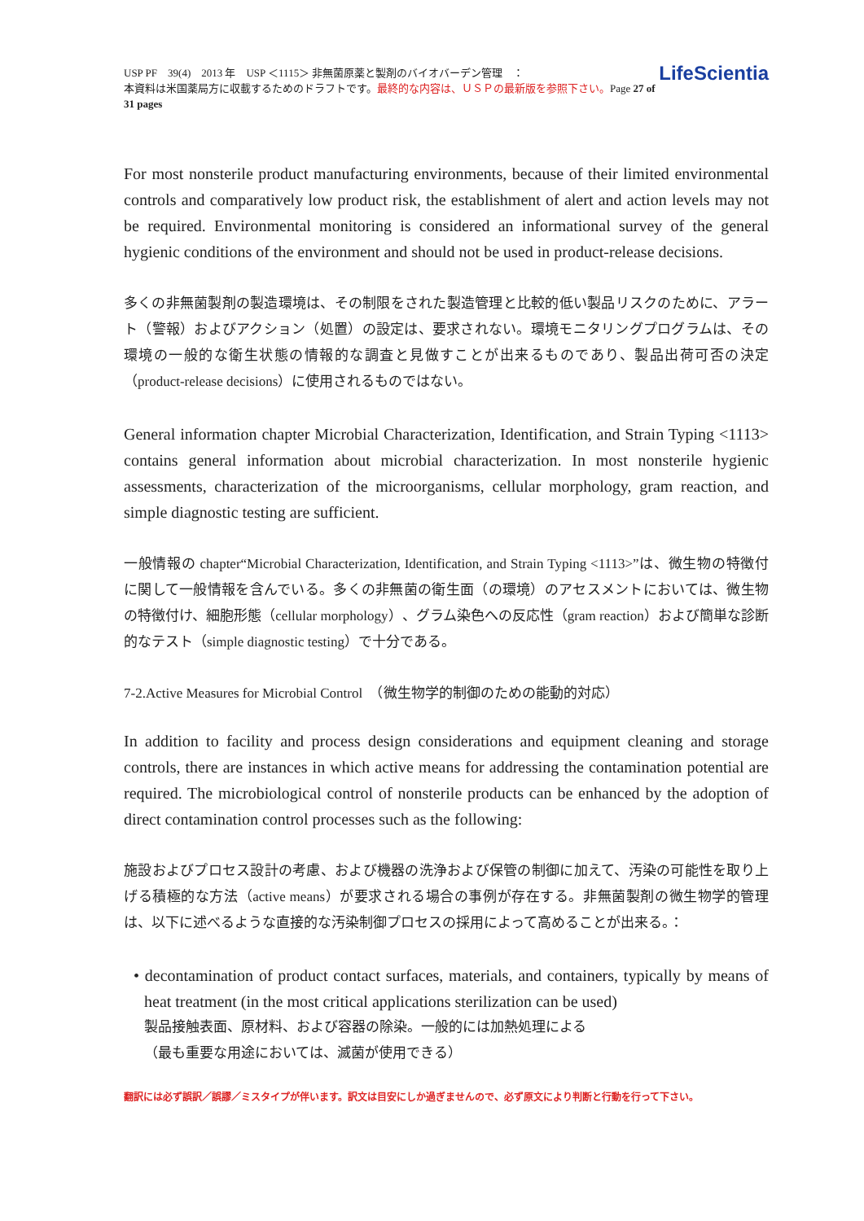USP PF　39(4)　2013 年　USP ＜1115＞ 非無菌原薬と製剤のバイオバーデン管理　：
本資料は米国薬局方に収載するためのドラフトです。最終的な内容は、ＵＳＰの最新版を参照下さい。Page 27 of 31 pages
LifeScientia
For most nonsterile product manufacturing environments, because of their limited environmental controls and comparatively low product risk, the establishment of alert and action levels may not be required. Environmental monitoring is considered an informational survey of the general hygienic conditions of the environment and should not be used in product-release decisions.
多くの非無菌製剤の製造環境は、その制限をされた製造管理と比較的低い製品リスクのために、アラート（警報）およびアクション（処置）の設定は、要求されない。環境モニタリングプログラムは、その環境の一般的な衛生状態の情報的な調査と見做すことが出来るものであり、製品出荷可否の決定（product-release decisions）に使用されるものではない。
General information chapter Microbial Characterization, Identification, and Strain Typing <1113> contains general information about microbial characterization. In most nonsterile hygienic assessments, characterization of the microorganisms, cellular morphology, gram reaction, and simple diagnostic testing are sufficient.
一般情報の chapter“Microbial Characterization, Identification, and Strain Typing <1113>”は、微生物の特徴付に関して一般情報を含んでいる。多くの非無菌の衛生面（の環境）のアセスメントにおいては、微生物の特徴付け、細胞形態（cellular morphology）、グラム染色への反応性（gram reaction）および簡単な診断的なテスト（simple diagnostic testing）で十分である。
7-2.Active Measures for Microbial Control　（微生物学的制御のための能動的対応）
In addition to facility and process design considerations and equipment cleaning and storage controls, there are instances in which active means for addressing the contamination potential are required. The microbiological control of nonsterile products can be enhanced by the adoption of direct contamination control processes such as the following:
施設およびプロセス設計の考慮、および機器の洗浄および保管の制御に加えて、汚染の可能性を取り上げる積極的な方法（active means）が要求される場合の事例が存在する。非無菌製剤の微生物学的管理は、以下に述べるような直接的な汚染制御プロセスの採用によって高めることが出来る。：
• decontamination of product contact surfaces, materials, and containers, typically by means of heat treatment (in the most critical applications sterilization can be used)
製品接触表面、原材料、および容器の除染。一般的には加熱処理による
（最も重要な用途においては、滅菌が使用できる）
翻訳には必ず誤訳／誤謬／ミスタイプが伴います。訳文は目安にしか過ぎませんので、必ず原文により判断と行動を行って下さい。